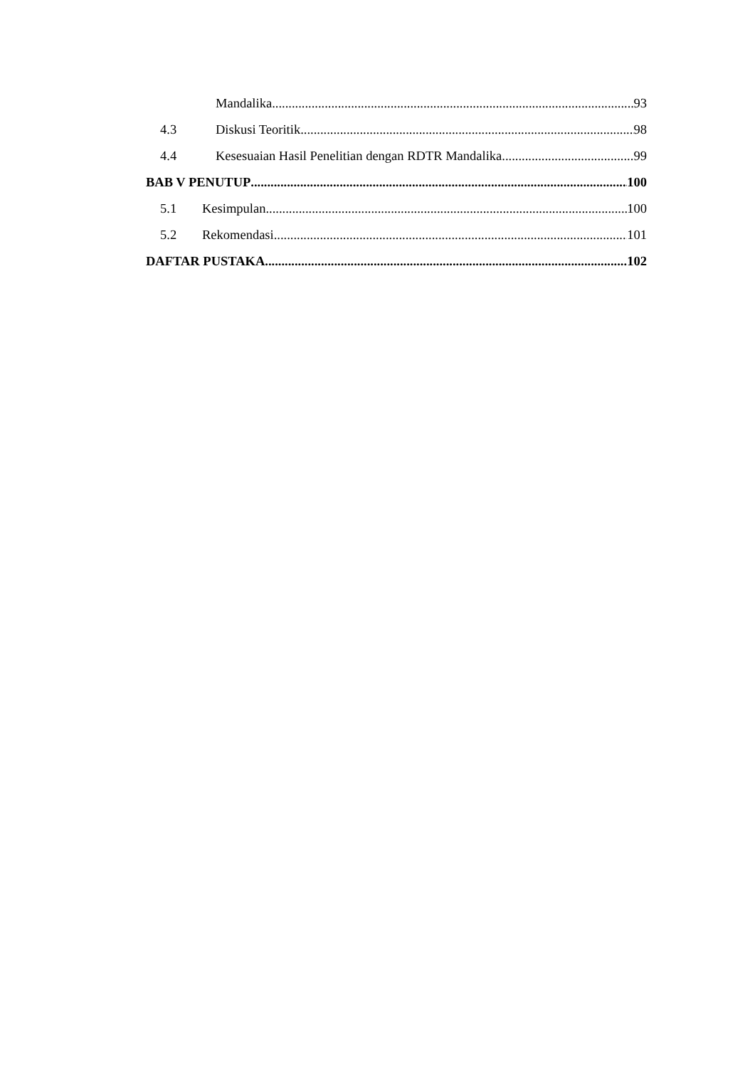Mandalika 93
4.3 Diskusi Teoritik 98
4.4 Kesesuaian Hasil Penelitian dengan RDTR Mandalika 99
BAB V PENUTUP 100
5.1 Kesimpulan 100
5.2 Rekomendasi 101
DAFTAR PUSTAKA 102